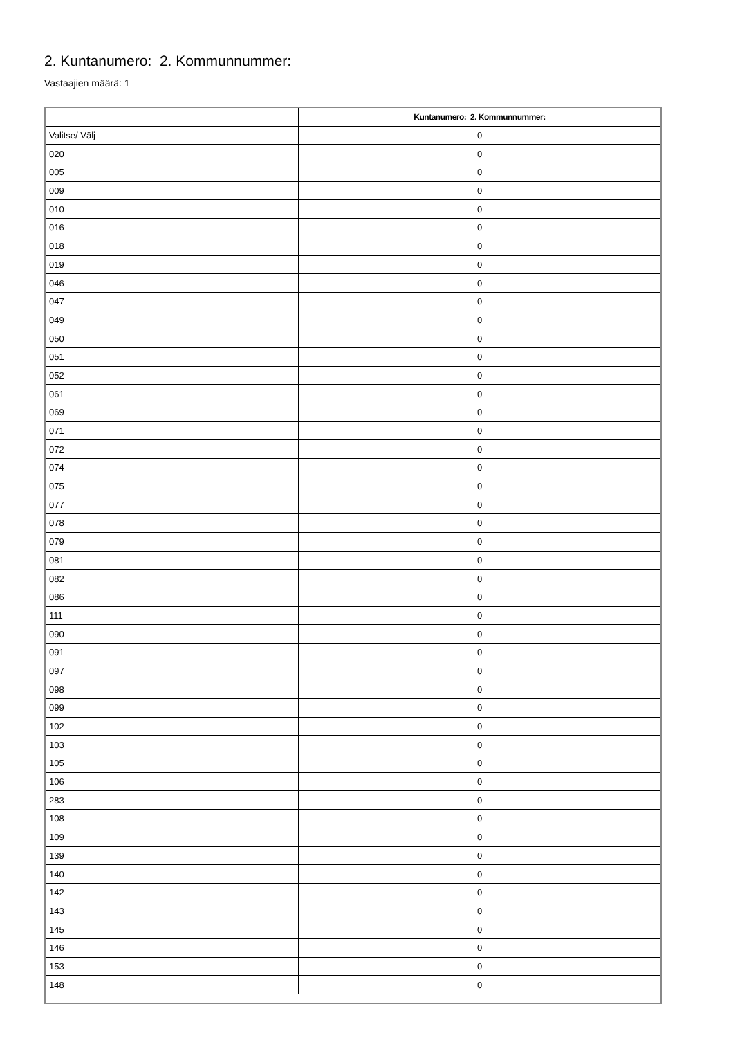2. Kuntanumero: 2. Kommunnummer:
Vastaajien määrä: 1
| | Kuntanumero: 2. Kommunnummer: |
| --- | --- |
| Valitse/ Välj | 0 |
| 020 | 0 |
| 005 | 0 |
| 009 | 0 |
| 010 | 0 |
| 016 | 0 |
| 018 | 0 |
| 019 | 0 |
| 046 | 0 |
| 047 | 0 |
| 049 | 0 |
| 050 | 0 |
| 051 | 0 |
| 052 | 0 |
| 061 | 0 |
| 069 | 0 |
| 071 | 0 |
| 072 | 0 |
| 074 | 0 |
| 075 | 0 |
| 077 | 0 |
| 078 | 0 |
| 079 | 0 |
| 081 | 0 |
| 082 | 0 |
| 086 | 0 |
| 111 | 0 |
| 090 | 0 |
| 091 | 0 |
| 097 | 0 |
| 098 | 0 |
| 099 | 0 |
| 102 | 0 |
| 103 | 0 |
| 105 | 0 |
| 106 | 0 |
| 283 | 0 |
| 108 | 0 |
| 109 | 0 |
| 139 | 0 |
| 140 | 0 |
| 142 | 0 |
| 143 | 0 |
| 145 | 0 |
| 146 | 0 |
| 153 | 0 |
| 148 | 0 |